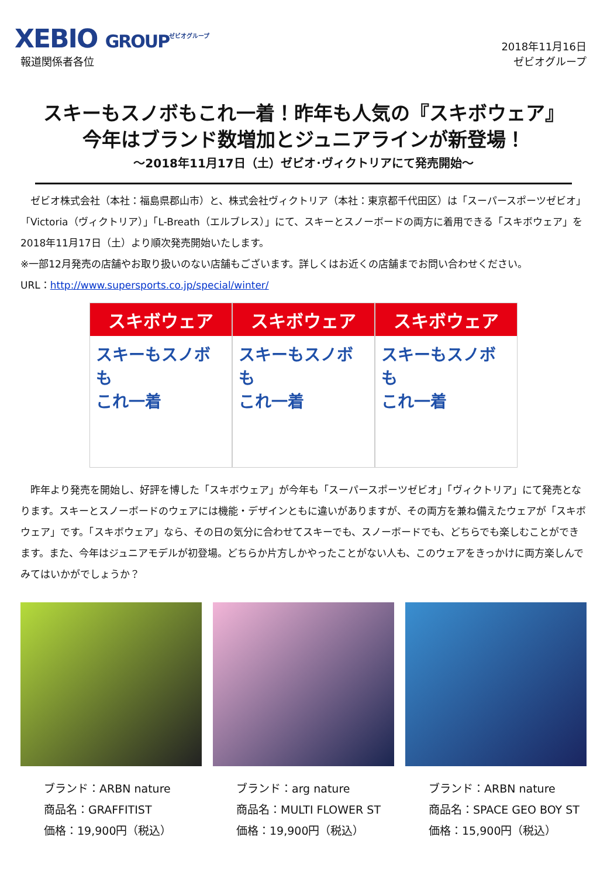XEBIO GROUP<sup>ゼビオグループ</sup>
報道関係者各位
2018年11月16日
ゼビオグループ
スキーもスノボもこれ一着！昨年も人気の『スキボウェア』
今年はブランド数増加とジュニアラインが新登場！
～2018年11月17日（土）ゼビオ･ヴィクトリアにて発売開始～
　ゼビオ株式会社（本社：福島県郡山市）と、株式会社ヴィクトリア（本社：東京都千代田区）は「スーパースポーツゼビオ」「Victoria（ヴィクトリア）」「L-Breath（エルブレス）」にて、スキーとスノーボードの両方に着用できる「スキボウェア」を2018年11月17日（土）より順次発売開始いたします。
※一部12月発売の店舗やお取り扱いのない店舗もございます。詳しくはお近くの店舗までお問い合わせください。
URL：http://www.supersports.co.jp/special/winter/
スキボウェア
スキーもスノボも
これ一着
スキボウェア
スキーもスノボも
これ一着
スキボウェア
スキーもスノボも
これ一着
　昨年より発売を開始し、好評を博した「スキボウェア」が今年も「スーパースポーツゼビオ」「ヴィクトリア」にて発売となります。スキーとスノーボードのウェアには機能・デザインともに違いがありますが、その両方を兼ね備えたウェアが「スキボウェア」です。「スキボウェア」なら、その日の気分に合わせてスキーでも、スノーボードでも、どちらでも楽しむことができます。また、今年はジュニアモデルが初登場。どちらか片方しかやったことがない人も、このウェアをきっかけに両方楽しんでみてはいかがでしょうか？
ブランド：ARBN nature
商品名：GRAFFITIST
価格：19,900円（税込）
ブランド：arg nature
商品名：MULTI FLOWER ST
価格：19,900円（税込）
ブランド：ARBN nature
商品名：SPACE GEO BOY ST
価格：15,900円（税込）